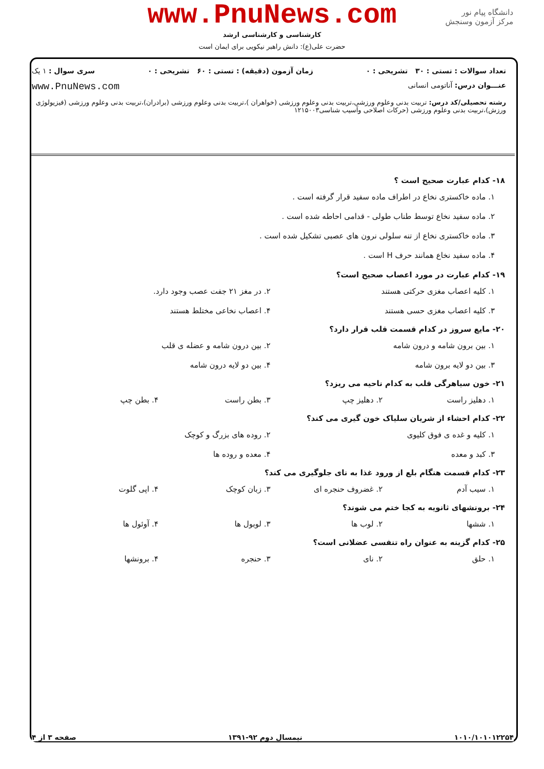دانشگاه پیام نور
مرکز آزمون وسنجش
www.PnuNews.com
کارشناسی و کارشناسی ارشد
حضرت علی(ع): دانش راهبر نیکویی برای ایمان است
تعداد سوالات : تستی : ۳۰ تشریحی : ۰ زمان آزمون (دقیقه) : تستی : ۶۰ تشریحی : ۰ سری سوال : ۱ یک
عنـــوان درس: آناتومی انسانی www.PnuNews.com
رشته تحصیلی/کد درس: تربیت بدنی وعلوم ورزشی،تربیت بدنی وعلوم ورزشی (خواهران )،تربیت بدنی وعلوم ورزشی (برادران)،تربیت بدنی وعلوم ورزشی (فیزیولوژی ورزش)،تربیت بدنی وعلوم ورزشی (حرکات اصلاحی وآسیب شناسی۱۲۱۵۰۰۳
۱۸- کدام عبارت صحیح است ؟
۱. ماده خاکستری نخاع در اطراف ماده سفید قرار گرفته است .
۲. ماده سفید نخاع توسط طناب طولی - قدامی احاطه شده است .
۳. ماده خاکستری نخاع از تنه سلولی نرون های عصبی تشکیل شده است .
۴. ماده سفید نخاع همانند حرف H است .
۱۹- کدام عبارت در مورد اعصاب صحیح است؟
۱. کلیه اعصاب مغزی حرکتی هستند
۲. در مغز ۲۱ جفت عصب وجود دارد.
۳. کلیه اعصاب مغزی حسی هستند
۴. اعصاب نخاعی مختلط هستند
۲۰- مایع سروز در کدام قسمت قلب قرار دارد؟
۱. بین برون شامه و درون شامه
۲. بین درون شامه و عضله ی قلب
۳. بین دو لایه برون شامه
۴. بین دو لایه درون شامه
۲۱- خون سیاهرگی قلب به کدام ناحیه می ریزد؟
۱. دهلیز راست
۲. دهلیز چپ
۳. بطن راست
۴. بطن چپ
۲۲- کدام احشاء از شریان سلیاک خون گیری می کند؟
۱. کلیه و غده ی فوق کلیوی
۲. روده های بزرگ و کوچک
۳. کبد و معده
۴. معده و روده ها
۲۳- کدام قسمت هنگام بلع از ورود غذا به نای جلوگیری می کند؟
۱. سیب آدم
۲. غضروف حنجره ای
۳. زبان کوچک
۴. اپی گلوت
۲۴- برونشهای ثانویه به کجا ختم می شوند؟
۱. ششها
۲. لوب ها
۳. لوبول ها
۴. آوئول ها
۲۵- کدام گزینه به عنوان راه تنفسی عضلانی است؟
۱. حلق
۲. نای
۳. حنجره
۴. برونشها
۱۰۱۰/۱۰۱۰۱۲۲۵۴ نیمسال دوم ۹۲-۱۳۹۱ صفحه ۳ از ۴